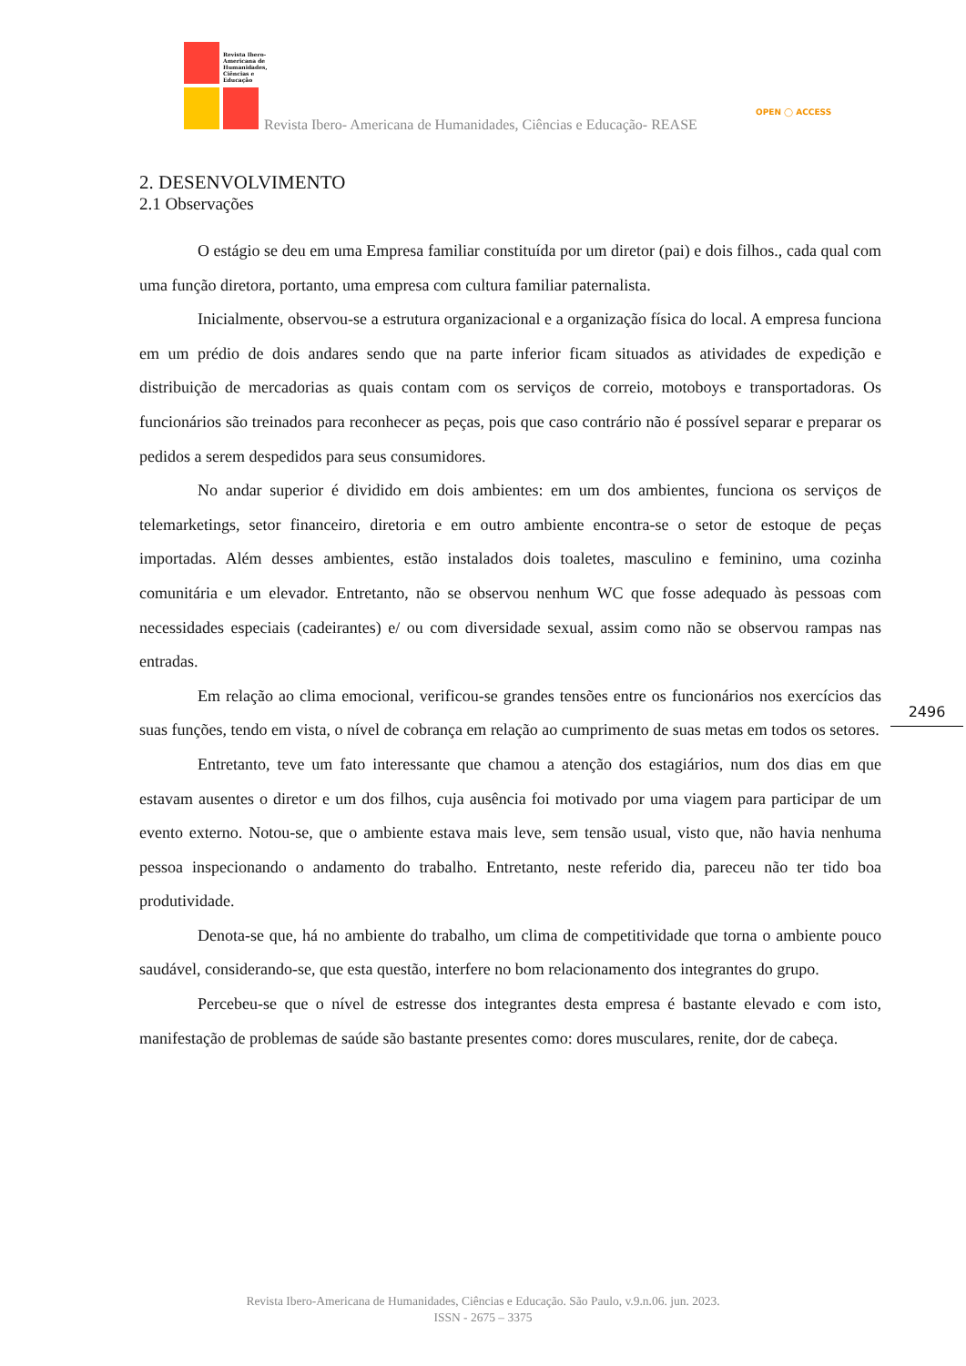Revista Ibero-
Americana de
Humanidades,
Ciências e
Educação
Revista Ibero- Americana de Humanidades, Ciências e Educação- REASE
OPEN ◯ ACCESS
2. DESENVOLVIMENTO
2.1 Observações
O estágio se deu em uma Empresa familiar constituída por um diretor (pai) e dois filhos., cada qual com uma função diretora, portanto, uma empresa com cultura familiar paternalista.
Inicialmente, observou-se a estrutura organizacional e a organização física do local. A empresa funciona em um prédio de dois andares sendo que na parte inferior ficam situados as atividades de expedição e distribuição de mercadorias as quais contam com os serviços de correio, motoboys e transportadoras. Os funcionários são treinados para reconhecer as peças, pois que caso contrário não é possível separar e preparar os pedidos a serem despedidos para seus consumidores.
No andar superior é dividido em dois ambientes: em um dos ambientes, funciona os serviços de telemarketings, setor financeiro, diretoria e em outro ambiente encontra-se o setor de estoque de peças importadas. Além desses ambientes, estão instalados dois toaletes, masculino e feminino, uma cozinha comunitária e um elevador. Entretanto, não se observou nenhum WC que fosse adequado às pessoas com necessidades especiais (cadeirantes) e/ ou com diversidade sexual, assim como não se observou rampas nas entradas.
Em relação ao clima emocional, verificou-se grandes tensões entre os funcionários nos exercícios das suas funções, tendo em vista, o nível de cobrança em relação ao cumprimento de suas metas em todos os setores.
Entretanto, teve um fato interessante que chamou a atenção dos estagiários, num dos dias em que estavam ausentes o diretor e um dos filhos, cuja ausência foi motivado por uma viagem para participar de um evento externo. Notou-se, que o ambiente estava mais leve, sem tensão usual, visto que, não havia nenhuma pessoa inspecionando o andamento do trabalho. Entretanto, neste referido dia, pareceu não ter tido boa produtividade.
Denota-se que, há no ambiente do trabalho, um clima de competitividade que torna o ambiente pouco saudável, considerando-se, que esta questão, interfere no bom relacionamento dos integrantes do grupo.
Percebeu-se que o nível de estresse dos integrantes desta empresa é bastante elevado e com isto, manifestação de problemas de saúde são bastante presentes como: dores musculares, renite, dor de cabeça.
2496
Revista Ibero-Americana de Humanidades, Ciências e Educação. São Paulo, v.9.n.06. jun. 2023.
ISSN - 2675 – 3375